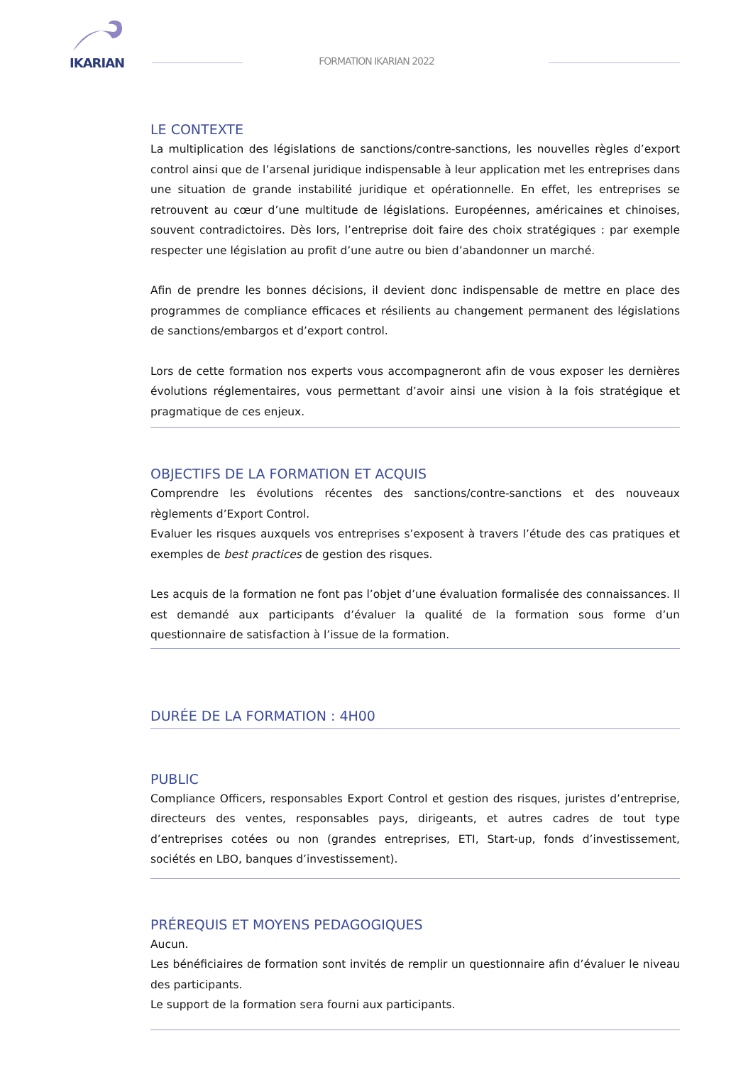IKARIAN
FORMATION IKARIAN 2022
LE CONTEXTE
La multiplication des législations de sanctions/contre-sanctions, les nouvelles règles d’export control ainsi que de l’arsenal juridique indispensable à leur application met les entreprises dans une situation de grande instabilité juridique et opérationnelle. En effet, les entreprises se retrouvent au cœur d’une multitude de législations. Européennes, américaines et chinoises, souvent contradictoires. Dès lors, l’entreprise doit faire des choix stratégiques : par exemple respecter une législation au profit d’une autre ou bien d’abandonner un marché.
Afin de prendre les bonnes décisions, il devient donc indispensable de mettre en place des programmes de compliance efficaces et résilients au changement permanent des législations de sanctions/embargos et d’export control.
Lors de cette formation nos experts vous accompagneront afin de vous exposer les dernières évolutions réglementaires, vous permettant d’avoir ainsi une vision à la fois stratégique et pragmatique de ces enjeux.
OBJECTIFS DE LA FORMATION ET ACQUIS
Comprendre les évolutions récentes des sanctions/contre-sanctions et des nouveaux règlements d’Export Control.
Evaluer les risques auxquels vos entreprises s’exposent à travers l’étude des cas pratiques et exemples de best practices de gestion des risques.
Les acquis de la formation ne font pas l’objet d’une évaluation formalisée des connaissances. Il est demandé aux participants d’évaluer la qualité de la formation sous forme d’un questionnaire de satisfaction à l’issue de la formation.
DURÉE DE LA FORMATION : 4H00
PUBLIC
Compliance Officers, responsables Export Control et gestion des risques, juristes d’entreprise, directeurs des ventes, responsables pays, dirigeants, et autres cadres de tout type d’entreprises cotées ou non (grandes entreprises, ETI, Start-up, fonds d’investissement, sociétés en LBO, banques d’investissement).
PRÉREQUIS ET MOYENS PEDAGOGIQUES
Aucun.
Les bénéficiaires de formation sont invités de remplir un questionnaire afin d’évaluer le niveau des participants.
Le support de la formation sera fourni aux participants.